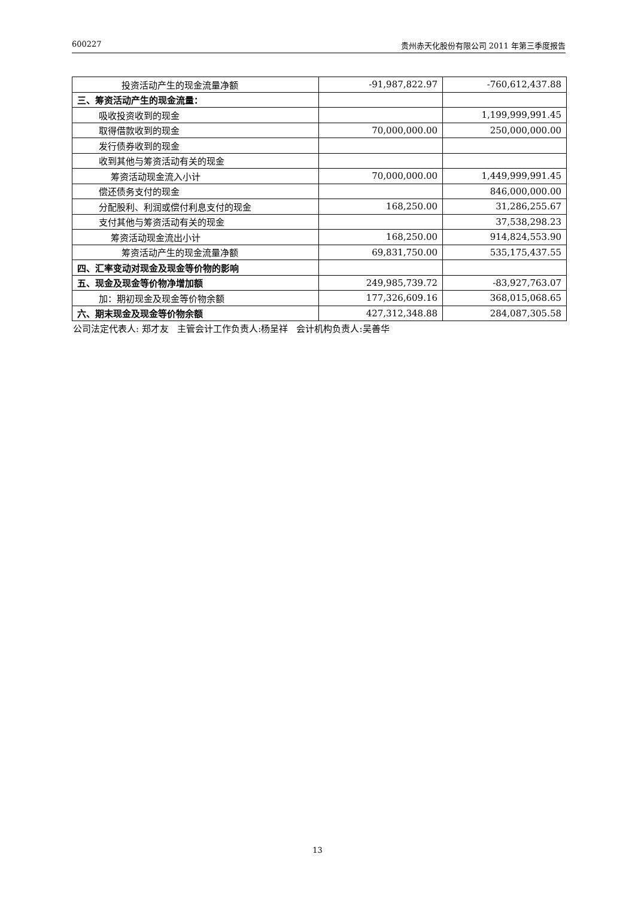600227 贵州赤天化股份有限公司 2011 年第三季度报告
| 投资活动产生的现金流量净额 | -91,987,822.97 | -760,612,437.88 |
| 三、筹资活动产生的现金流量： | | |
| 吸收投资收到的现金 | | 1,199,999,991.45 |
| 取得借款收到的现金 | 70,000,000.00 | 250,000,000.00 |
| 发行债券收到的现金 | | |
| 收到其他与筹资活动有关的现金 | | |
| 筹资活动现金流入小计 | 70,000,000.00 | 1,449,999,991.45 |
| 偿还债务支付的现金 | | 846,000,000.00 |
| 分配股利、利润或偿付利息支付的现金 | 168,250.00 | 31,286,255.67 |
| 支付其他与筹资活动有关的现金 | | 37,538,298.23 |
| 筹资活动现金流出小计 | 168,250.00 | 914,824,553.90 |
| 筹资活动产生的现金流量净额 | 69,831,750.00 | 535,175,437.55 |
| 四、汇率变动对现金及现金等价物的影响 | | |
| 五、现金及现金等价物净增加额 | 249,985,739.72 | -83,927,763.07 |
| 加：期初现金及现金等价物余额 | 177,326,609.16 | 368,015,068.65 |
| 六、期末现金及现金等价物余额 | 427,312,348.88 | 284,087,305.58 |
公司法定代表人: 郑才友 主管会计工作负责人:杨呈祥 会计机构负责人:吴善华
13